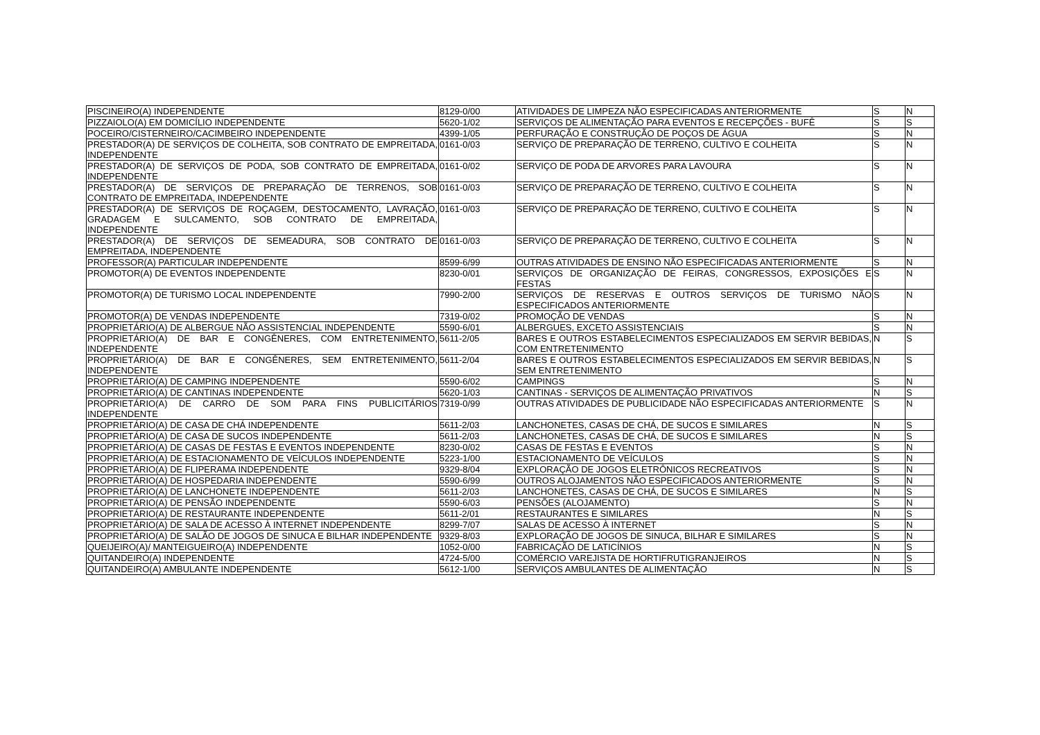| PISCINEIRO(A) INDEPENDENTE | 8129-0/00 | ATIVIDADES DE LIMPEZA NÃO ESPECIFICADAS ANTERIORMENTE | S | N |
| PIZZAIOLO(A) EM DOMICÍLIO INDEPENDENTE | 5620-1/02 | SERVIÇOS DE ALIMENTAÇÃO PARA EVENTOS E RECEPÇÕES - BUFÊ | S | S |
| POCEIRO/CISTERNEIRO/CACIMBEIRO INDEPENDENTE | 4399-1/05 | PERFURAÇÃO E CONSTRUÇÃO DE POÇOS DE ÁGUA | S | N |
| PRESTADOR(A) DE SERVIÇOS DE COLHEITA, SOB CONTRATO DE EMPREITADA, INDEPENDENTE | 0161-0/03 | SERVIÇO DE PREPARAÇÃO DE TERRENO, CULTIVO E COLHEITA | S | N |
| PRESTADOR(A) DE SERVIÇOS DE PODA, SOB CONTRATO DE EMPREITADA, INDEPENDENTE | 0161-0/02 | SERVIÇO DE PODA DE ARVORES PARA LAVOURA | S | N |
| PRESTADOR(A) DE SERVIÇOS DE PREPARAÇÃO DE TERRENOS, SOB CONTRATO DE EMPREITADA, INDEPENDENTE | 0161-0/03 | SERVIÇO DE PREPARAÇÃO DE TERRENO, CULTIVO E COLHEITA | S | N |
| PRESTADOR(A) DE SERVIÇOS DE ROÇAGEM, DESTOCAMENTO, LAVRAÇÃO, GRADAGEM E SULCAMENTO, SOB CONTRATO DE EMPREITADA, INDEPENDENTE | 0161-0/03 | SERVIÇO DE PREPARAÇÃO DE TERRENO, CULTIVO E COLHEITA | S | N |
| PRESTADOR(A) DE SERVIÇOS DE SEMEADURA, SOB CONTRATO DE EMPREITADA, INDEPENDENTE | 0161-0/03 | SERVIÇO DE PREPARAÇÃO DE TERRENO, CULTIVO E COLHEITA | S | N |
| PROFESSOR(A) PARTICULAR INDEPENDENTE | 8599-6/99 | OUTRAS ATIVIDADES DE ENSINO NÃO ESPECIFICADAS ANTERIORMENTE | S | N |
| PROMOTOR(A) DE EVENTOS INDEPENDENTE | 8230-0/01 | SERVIÇOS DE ORGANIZAÇÃO DE FEIRAS, CONGRESSOS, EXPOSIÇÕES E FESTAS | S | N |
| PROMOTOR(A) DE TURISMO LOCAL INDEPENDENTE | 7990-2/00 | SERVIÇOS DE RESERVAS E OUTROS SERVIÇOS DE TURISMO NÃO ESPECIFICADOS ANTERIORMENTE | S | N |
| PROMOTOR(A) DE VENDAS INDEPENDENTE | 7319-0/02 | PROMOÇÃO DE VENDAS | S | N |
| PROPRIETÁRIO(A) DE ALBERGUE NÃO ASSISTENCIAL INDEPENDENTE | 5590-6/01 | ALBERGUES, EXCETO ASSISTENCIAIS | S | N |
| PROPRIETÁRIO(A) DE BAR E CONGÊNERES, COM ENTRETENIMENTO, INDEPENDENTE | 5611-2/05 | BARES E OUTROS ESTABELECIMENTOS ESPECIALIZADOS EM SERVIR BEBIDAS, COM ENTRETENIMENTO | N | S |
| PROPRIETÁRIO(A) DE BAR E CONGÊNERES, SEM ENTRETENIMENTO, INDEPENDENTE | 5611-2/04 | BARES E OUTROS ESTABELECIMENTOS ESPECIALIZADOS EM SERVIR BEBIDAS, SEM ENTRETENIMENTO | N | S |
| PROPRIETÁRIO(A) DE CAMPING INDEPENDENTE | 5590-6/02 | CAMPINGS | S | N |
| PROPRIETÁRIO(A) DE CANTINAS INDEPENDENTE | 5620-1/03 | CANTINAS - SERVIÇOS DE ALIMENTAÇÃO PRIVATIVOS | N | S |
| PROPRIETÁRIO(A) DE CARRO DE SOM PARA FINS PUBLICITÁRIOS INDEPENDENTE | 7319-0/99 | OUTRAS ATIVIDADES DE PUBLICIDADE NÃO ESPECIFICADAS ANTERIORMENTE | S | N |
| PROPRIETÁRIO(A) DE CASA DE CHÁ INDEPENDENTE | 5611-2/03 | LANCHONETES, CASAS DE CHÁ, DE SUCOS E SIMILARES | N | S |
| PROPRIETÁRIO(A) DE CASA DE SUCOS INDEPENDENTE | 5611-2/03 | LANCHONETES, CASAS DE CHÁ, DE SUCOS E SIMILARES | N | S |
| PROPRIETÁRIO(A) DE CASAS DE FESTAS E EVENTOS INDEPENDENTE | 8230-0/02 | CASAS DE FESTAS E EVENTOS | S | N |
| PROPRIETÁRIO(A) DE ESTACIONAMENTO DE VEÍCULOS INDEPENDENTE | 5223-1/00 | ESTACIONAMENTO DE VEÍCULOS | S | N |
| PROPRIETÁRIO(A) DE FLIPERAMA INDEPENDENTE | 9329-8/04 | EXPLORAÇÃO DE JOGOS ELETRÔNICOS RECREATIVOS | S | N |
| PROPRIETÁRIO(A) DE HOSPEDARIA INDEPENDENTE | 5590-6/99 | OUTROS ALOJAMENTOS NÃO ESPECIFICADOS ANTERIORMENTE | S | N |
| PROPRIETÁRIO(A) DE LANCHONETE INDEPENDENTE | 5611-2/03 | LANCHONETES, CASAS DE CHÁ, DE SUCOS E SIMILARES | N | S |
| PROPRIETÁRIO(A) DE PENSÃO INDEPENDENTE | 5590-6/03 | PENSÕES (ALOJAMENTO) | S | N |
| PROPRIETÁRIO(A) DE RESTAURANTE INDEPENDENTE | 5611-2/01 | RESTAURANTES E SIMILARES | N | S |
| PROPRIETÁRIO(A) DE SALA DE ACESSO À INTERNET INDEPENDENTE | 8299-7/07 | SALAS DE ACESSO À INTERNET | S | N |
| PROPRIETÁRIO(A) DE SALÃO DE JOGOS DE SINUCA E BILHAR INDEPENDENTE | 9329-8/03 | EXPLORAÇÃO DE JOGOS DE SINUCA, BILHAR E SIMILARES | S | N |
| QUEIJEIRO(A)/ MANTEIGUEIRO(A) INDEPENDENTE | 1052-0/00 | FABRICAÇÃO DE LATICÍNIOS | N | S |
| QUITANDEIRO(A) INDEPENDENTE | 4724-5/00 | COMÉRCIO VAREJISTA DE HORTIFRUTIGRANJEIROS | N | S |
| QUITANDEIRO(A) AMBULANTE INDEPENDENTE | 5612-1/00 | SERVIÇOS AMBULANTES DE ALIMENTAÇÃO | N | S |